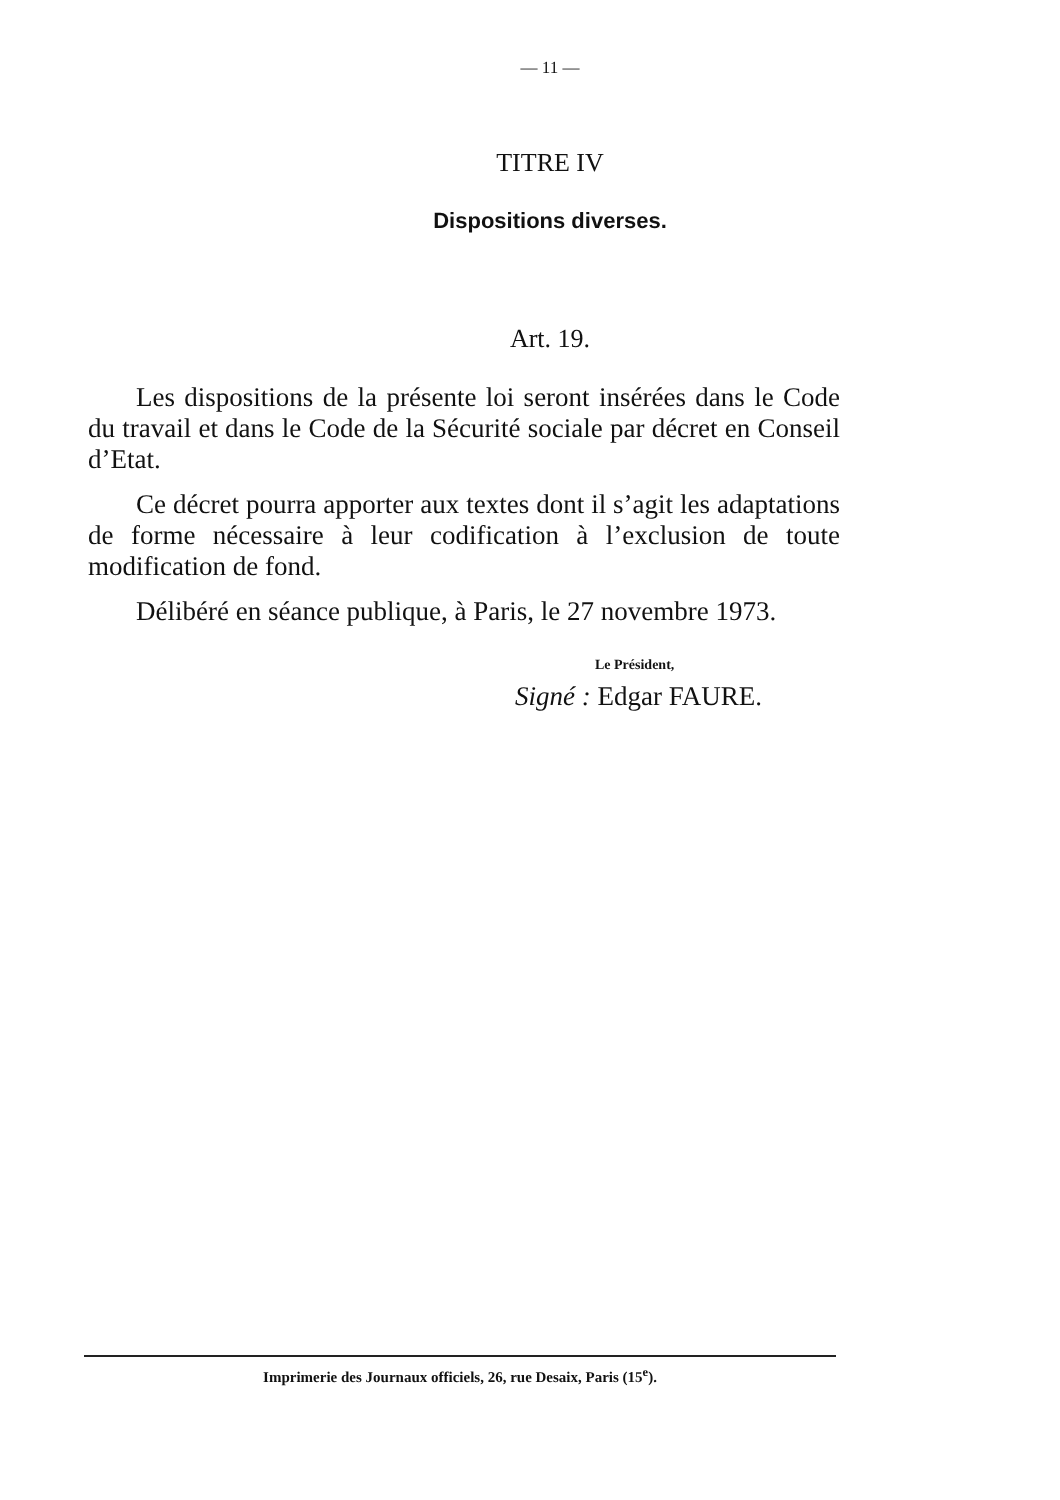— 11 —
TITRE IV
Dispositions diverses.
Art. 19.
Les dispositions de la présente loi seront insérées dans le Code du travail et dans le Code de la Sécurité sociale par décret en Conseil d’Etat.
Ce décret pourra apporter aux textes dont il s’agit les adaptations de forme nécessaire à leur codification à l’exclusion de toute modification de fond.
Délibéré en séance publique, à Paris, le 27 novembre 1973.
Le Président,
Signé : Edgar FAURE.
Imprimerie des Journaux officiels, 26, rue Desaix, Paris (15<sup>e</sup>).